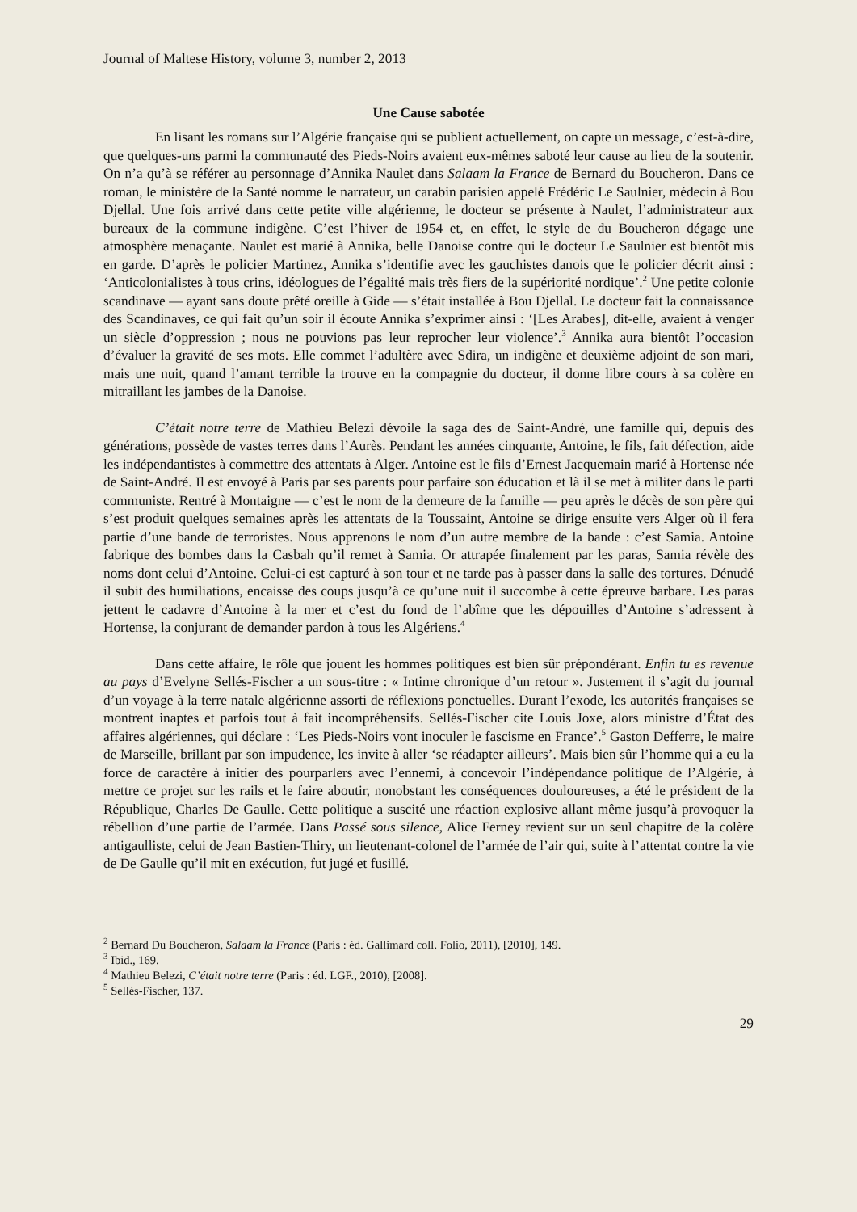Journal of Maltese History, volume 3, number 2, 2013
Une Cause sabotée
En lisant les romans sur l’Algérie française qui se publient actuellement, on capte un message, c’est-à-dire, que quelques-uns parmi la communauté des Pieds-Noirs avaient eux-mêmes saboté leur cause au lieu de la soutenir. On n’a qu’à se référer au personnage d’Annika Naulet dans Salaam la France de Bernard du Boucheron. Dans ce roman, le ministère de la Santé nomme le narrateur, un carabin parisien appelé Frédéric Le Saulnier, médecin à Bou Djellal. Une fois arrivé dans cette petite ville algérienne, le docteur se présente à Naulet, l’administrateur aux bureaux de la commune indigène. C’est l’hiver de 1954 et, en effet, le style de du Boucheron dégage une atmosphère menaçante. Naulet est marié à Annika, belle Danoise contre qui le docteur Le Saulnier est bientôt mis en garde. D’après le policier Martinez, Annika s’identifie avec les gauchistes danois que le policier décrit ainsi : ‘Anticolonialistes à tous crins, idéologues de l’égalité mais très fiers de la supériorité nordique’.<sup>2</sup> Une petite colonie scandinave — ayant sans doute prêté oreille à Gide — s’était installée à Bou Djellal. Le docteur fait la connaissance des Scandinaves, ce qui fait qu’un soir il écoute Annika s’exprimer ainsi : ‘[Les Arabes], dit-elle, avaient à venger un siècle d’oppression ; nous ne pouvions pas leur reprocher leur violence’.<sup>3</sup> Annika aura bientôt l’occasion d’évaluer la gravité de ses mots. Elle commet l’adultère avec Sdira, un indigène et deuxième adjoint de son mari, mais une nuit, quand l’amant terrible la trouve en la compagnie du docteur, il donne libre cours à sa colère en mitraillant les jambes de la Danoise.
C’était notre terre de Mathieu Belezi dévoile la saga des de Saint-André, une famille qui, depuis des générations, possède de vastes terres dans l’Aurès. Pendant les années cinquante, Antoine, le fils, fait défection, aide les indépendantistes à commettre des attentats à Alger. Antoine est le fils d’Ernest Jacquemain marié à Hortense née de Saint-André. Il est envoyé à Paris par ses parents pour parfaire son éducation et là il se met à militer dans le parti communiste. Rentré à Montaigne — c’est le nom de la demeure de la famille — peu après le décès de son père qui s’est produit quelques semaines après les attentats de la Toussaint, Antoine se dirige ensuite vers Alger où il fera partie d’une bande de terroristes. Nous apprenons le nom d’un autre membre de la bande : c’est Samia. Antoine fabrique des bombes dans la Casbah qu’il remet à Samia. Or attrapée finalement par les paras, Samia révèle des noms dont celui d’Antoine. Celui-ci est capturé à son tour et ne tarde pas à passer dans la salle des tortures. Dénudé il subit des humiliations, encaisse des coups jusqu’à ce qu’une nuit il succombe à cette épreuve barbare. Les paras jettent le cadavre d’Antoine à la mer et c’est du fond de l’abîme que les dépouilles d’Antoine s’adressent à Hortense, la conjurant de demander pardon à tous les Algériens.<sup>4</sup>
Dans cette affaire, le rôle que jouent les hommes politiques est bien sûr prépondérant. Enfin tu es revenue au pays d’Evelyne Sellés-Fischer a un sous-titre : « Intime chronique d’un retour ». Justement il s’agit du journal d’un voyage à la terre natale algérienne assorti de réflexions ponctuelles. Durant l’exode, les autorités françaises se montrent inaptes et parfois tout à fait incompréhensifs. Sellés-Fischer cite Louis Joxe, alors ministre d’État des affaires algériennes, qui déclare : ‘Les Pieds-Noirs vont inoculer le fascisme en France’.<sup>5</sup> Gaston Defferre, le maire de Marseille, brillant par son impudence, les invite à aller ‘se réadapter ailleurs’. Mais bien sûr l’homme qui a eu la force de caractère à initier des pourparlers avec l’ennemi, à concevoir l’indépendance politique de l’Algérie, à mettre ce projet sur les rails et le faire aboutir, nonobstant les conséquences douloureuses, a été le président de la République, Charles De Gaulle. Cette politique a suscité une réaction explosive allant même jusqu’à provoquer la rébellion d’une partie de l’armée. Dans Passé sous silence, Alice Ferney revient sur un seul chapitre de la colère antigaulliste, celui de Jean Bastien-Thiry, un lieutenant-colonel de l’armée de l’air qui, suite à l’attentat contre la vie de De Gaulle qu’il mit en exécution, fut jugé et fusillé.
<sup>2</sup> Bernard Du Boucheron, Salaam la France (Paris : éd. Gallimard coll. Folio, 2011), [2010], 149.
<sup>3</sup> Ibid., 169.
<sup>4</sup> Mathieu Belezi, C’était notre terre (Paris : éd. LGF., 2010), [2008].
<sup>5</sup> Sellés-Fischer, 137.
29